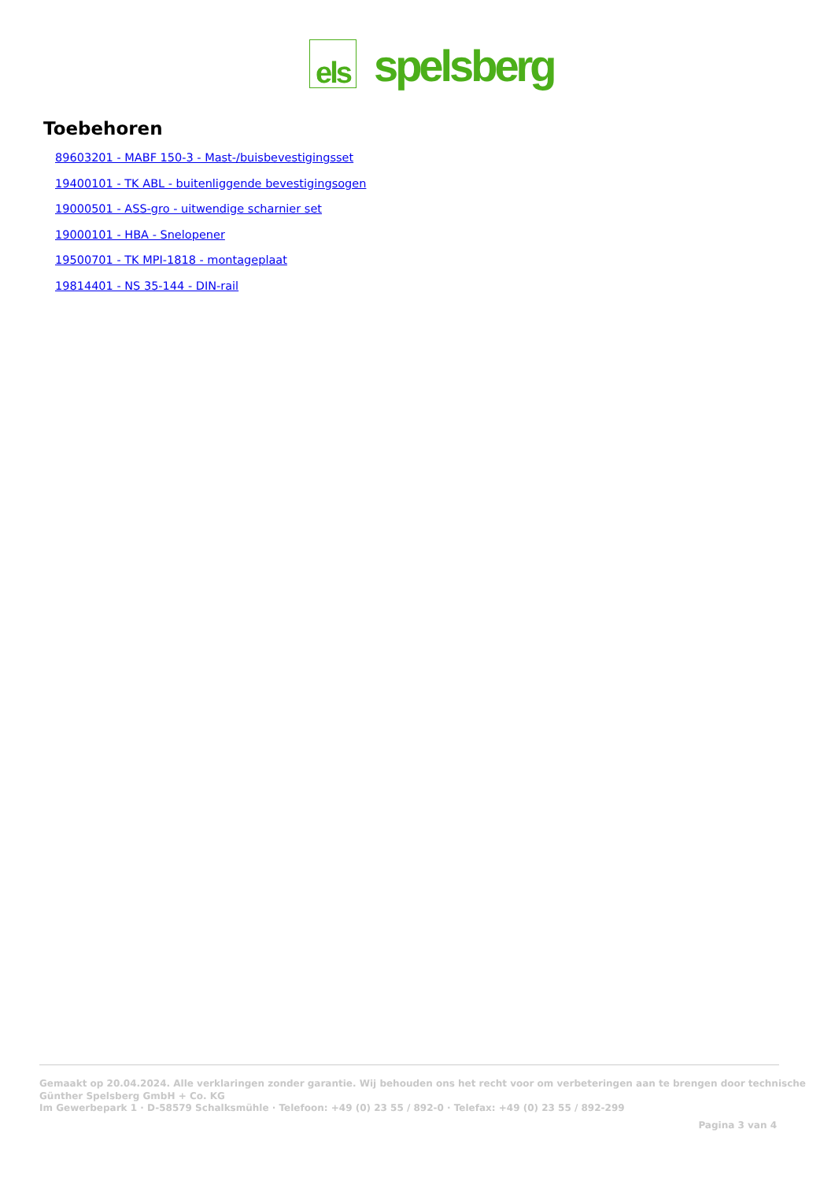els
spelsberg
Toebehoren
89603201 - MABF 150-3 - Mast-/buisbevestigingsset
19400101 - TK ABL - buitenliggende bevestigingsogen
19000501 - ASS-gro - uitwendige scharnier set
19000101 - HBA - Snelopener
19500701 - TK MPI-1818 - montageplaat
19814401 - NS 35-144 - DIN-rail
Gemaakt op 20.04.2024. Alle verklaringen zonder garantie. Wij behouden ons het recht voor om verbeteringen aan te brengen door technische
Günther Spelsberg GmbH + Co. KG
Im Gewerbepark 1 · D-58579 Schalksmühle · Telefoon: +49 (0) 23 55 / 892-0 · Telefax: +49 (0) 23 55 / 892-299
Pagina 3 van 4